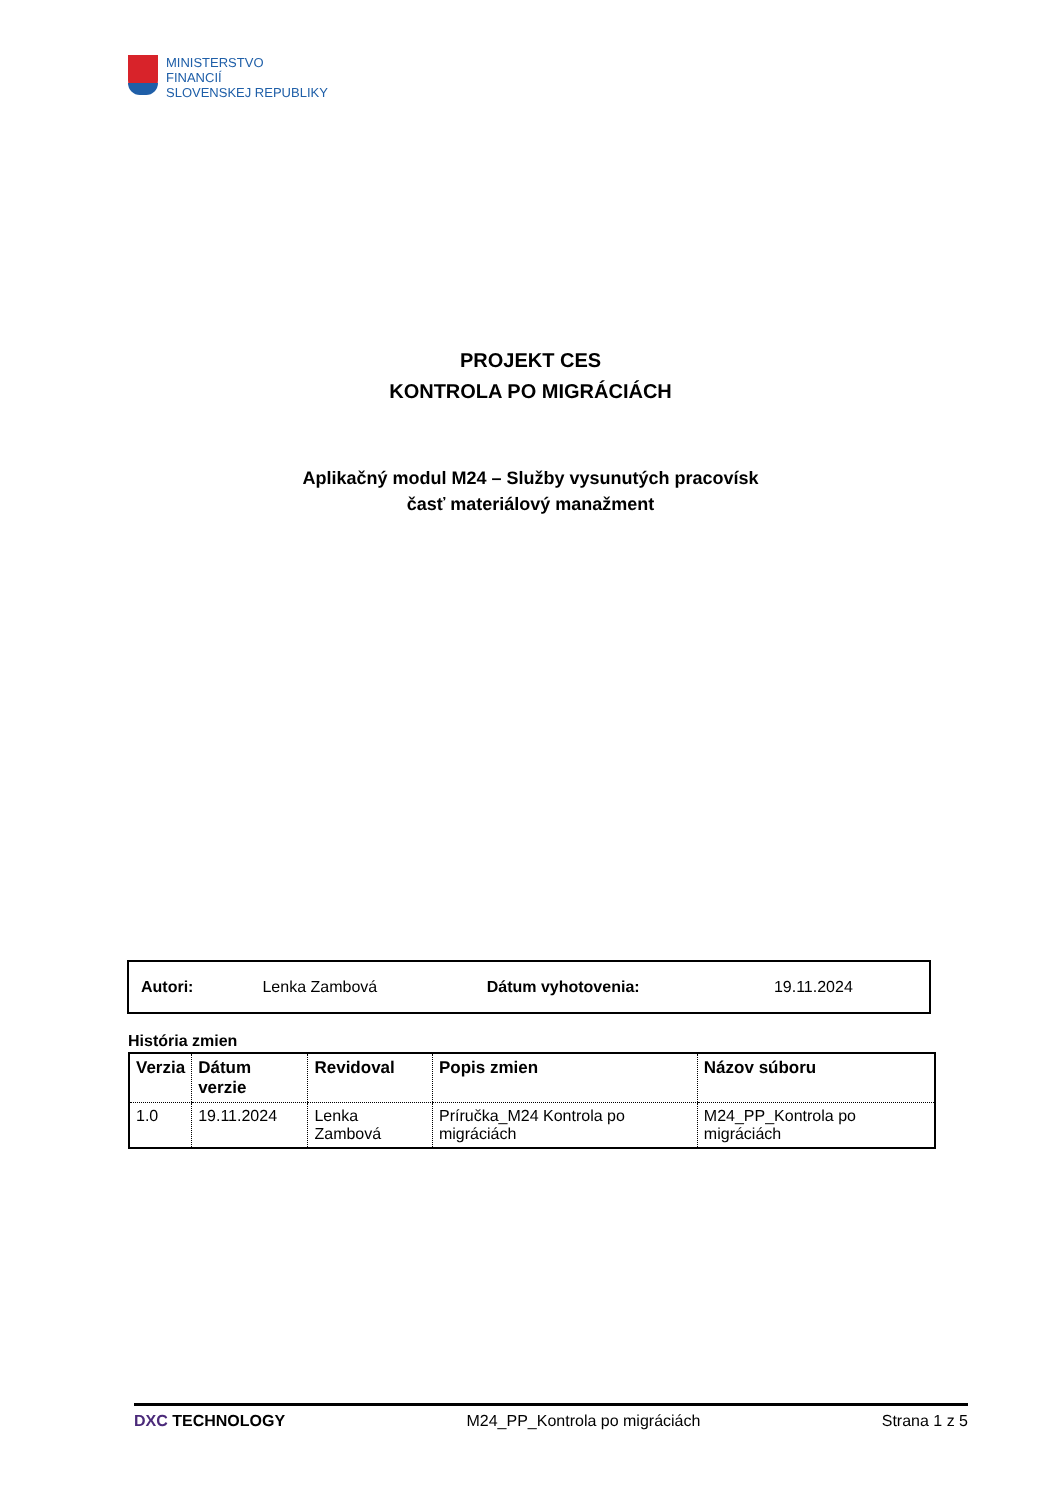MINISTERSTVO
FINANCIÍ
SLOVENSKEJ REPUBLIKY
PROJEKT CES
KONTROLA PO MIGRÁCIÁCH
Aplikačný modul M24 – Služby vysunutých pracovísk
časť materiálový manažment
| Autori: | Lenka Zambová | Dátum vyhotovenia: | 19.11.2024 |
História zmien
| Verzia | Dátum verzie | Revidoval | Popis zmien | Názov súboru |
| --- | --- | --- | --- | --- |
| 1.0 | 19.11.2024 | Lenka Zambová | Príručka_M24 Kontrola po migráciách | M24_PP_Kontrola po migráciách |
DXC TECHNOLOGY M24_PP_Kontrola po migráciách Strana 1 z 5